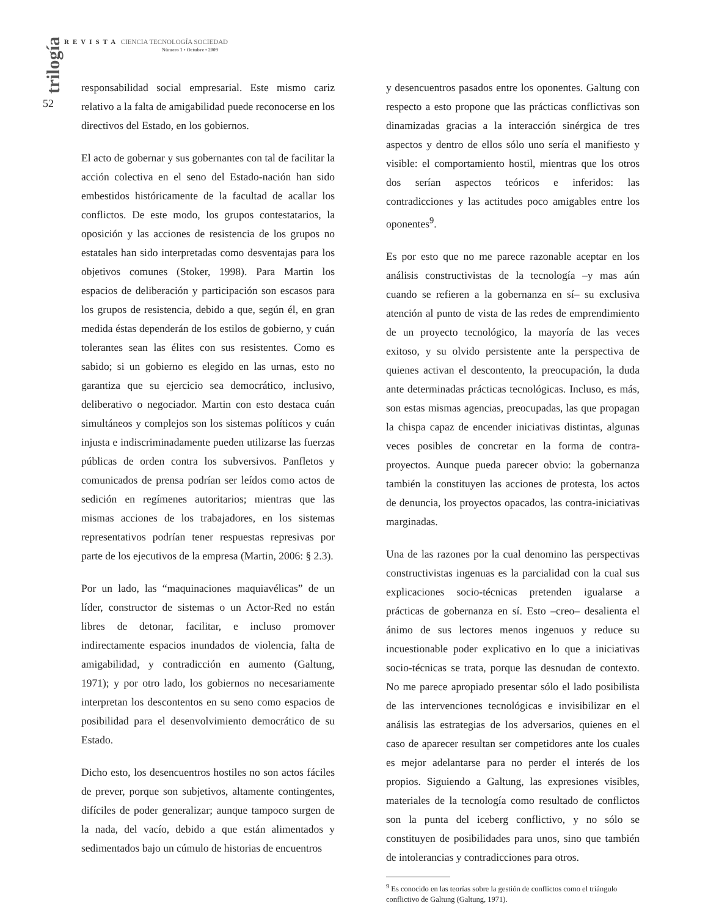REVISTA CIENCIA TECNOLOGÍA SOCIEDAD
Número 1 • Octubre • 2009
trilogía
52
responsabilidad social empresarial. Este mismo cariz relativo a la falta de amigabilidad puede reconocerse en los directivos del Estado, en los gobiernos.
El acto de gobernar y sus gobernantes con tal de facilitar la acción colectiva en el seno del Estado-nación han sido embestidos históricamente de la facultad de acallar los conflictos. De este modo, los grupos contestatarios, la oposición y las acciones de resistencia de los grupos no estatales han sido interpretadas como desventajas para los objetivos comunes (Stoker, 1998). Para Martin los espacios de deliberación y participación son escasos para los grupos de resistencia, debido a que, según él, en gran medida éstas dependerán de los estilos de gobierno, y cuán tolerantes sean las élites con sus resistentes. Como es sabido; si un gobierno es elegido en las urnas, esto no garantiza que su ejercicio sea democrático, inclusivo, deliberativo o negociador. Martin con esto destaca cuán simultáneos y complejos son los sistemas políticos y cuán injusta e indiscriminadamente pueden utilizarse las fuerzas públicas de orden contra los subversivos. Panfletos y comunicados de prensa podrían ser leídos como actos de sedición en regímenes autoritarios; mientras que las mismas acciones de los trabajadores, en los sistemas representativos podrían tener respuestas represivas por parte de los ejecutivos de la empresa (Martin, 2006: § 2.3).
Por un lado, las “maquinaciones maquiavélicas” de un líder, constructor de sistemas o un Actor-Red no están libres de detonar, facilitar, e incluso promover indirectamente espacios inundados de violencia, falta de amigabilidad, y contradicción en aumento (Galtung, 1971); y por otro lado, los gobiernos no necesariamente interpretan los descontentos en su seno como espacios de posibilidad para el desenvolvimiento democrático de su Estado.
Dicho esto, los desencuentros hostiles no son actos fáciles de prever, porque son subjetivos, altamente contingentes, difíciles de poder generalizar; aunque tampoco surgen de la nada, del vacío, debido a que están alimentados y sedimentados bajo un cúmulo de historias de encuentros
y desencuentros pasados entre los oponentes. Galtung con respecto a esto propone que las prácticas conflictivas son dinamizadas gracias a la interacción sinérgica de tres aspectos y dentro de ellos sólo uno sería el manifiesto y visible: el comportamiento hostil, mientras que los otros dos serían aspectos teóricos e inferidos: las contradicciones y las actitudes poco amigables entre los oponentes<sup>9</sup>.
Es por esto que no me parece razonable aceptar en los análisis constructivistas de la tecnología –y mas aún cuando se refieren a la gobernanza en sí– su exclusiva atención al punto de vista de las redes de emprendimiento de un proyecto tecnológico, la mayoría de las veces exitoso, y su olvido persistente ante la perspectiva de quienes activan el descontento, la preocupación, la duda ante determinadas prácticas tecnológicas. Incluso, es más, son estas mismas agencias, preocupadas, las que propagan la chispa capaz de encender iniciativas distintas, algunas veces posibles de concretar en la forma de contra-proyectos. Aunque pueda parecer obvio: la gobernanza también la constituyen las acciones de protesta, los actos de denuncia, los proyectos opacados, las contra-iniciativas marginadas.
Una de las razones por la cual denomino las perspectivas constructivistas ingenuas es la parcialidad con la cual sus explicaciones socio-técnicas pretenden igualarse a prácticas de gobernanza en sí. Esto –creo– desalienta el ánimo de sus lectores menos ingenuos y reduce su incuestionable poder explicativo en lo que a iniciativas socio-técnicas se trata, porque las desnudan de contexto. No me parece apropiado presentar sólo el lado posibilista de las intervenciones tecnológicas e invisibilizar en el análisis las estrategias de los adversarios, quienes en el caso de aparecer resultan ser competidores ante los cuales es mejor adelantarse para no perder el interés de los propios. Siguiendo a Galtung, las expresiones visibles, materiales de la tecnología como resultado de conflictos son la punta del iceberg conflictivo, y no sólo se constituyen de posibilidades para unos, sino que también de intolerancias y contradicciones para otros.
<sup>9</sup> Es conocido en las teorías sobre la gestión de conflictos como el triángulo conflictivo de Galtung (Galtung, 1971).